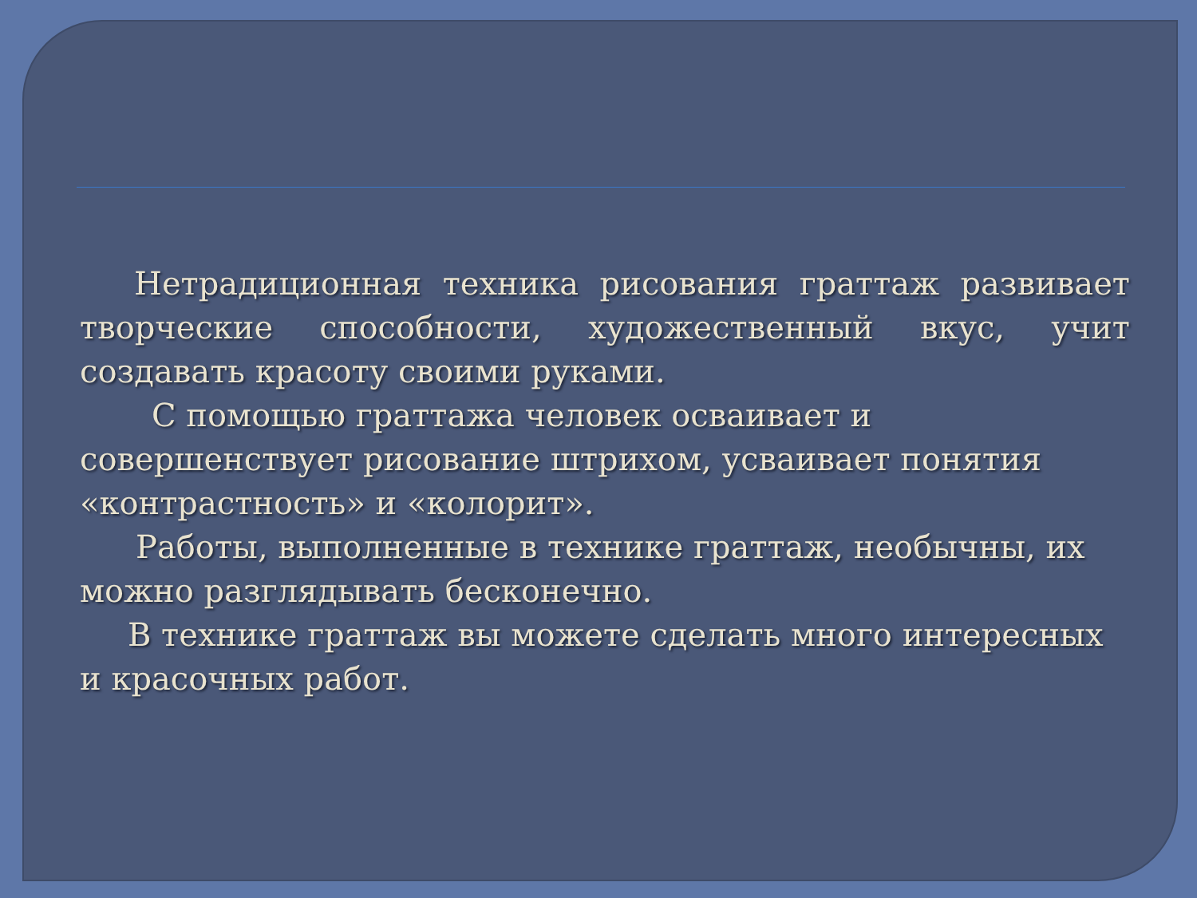Нетрадиционная техника рисования граттаж развивает творческие способности, художественный вкус, учит создавать красоту своими руками.
С помощью граттажа человек осваивает и совершенствует рисование штрихом, усваивает понятия «контрастность» и «колорит».
Работы, выполненные в технике граттаж, необычны, их можно разглядывать бесконечно.
В технике граттаж вы можете сделать много интересных и красочных работ.